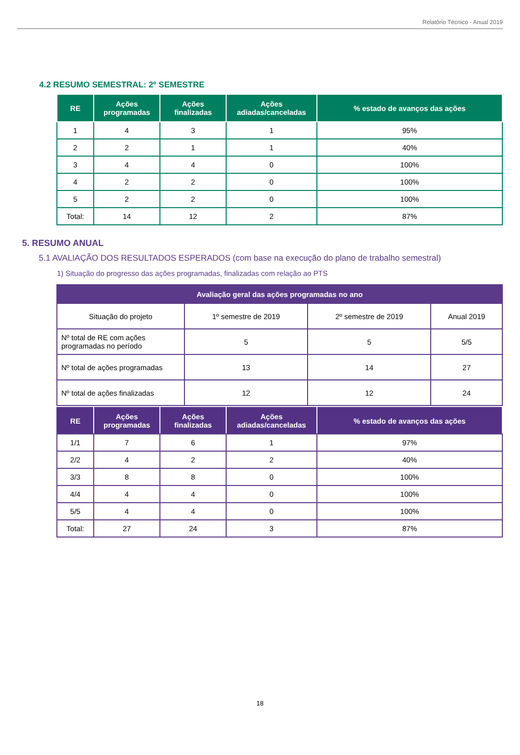Relatório Técnico - Anual 2019
4.2 RESUMO SEMESTRAL: 2º SEMESTRE
| RE | Ações programadas | Ações finalizadas | Ações adiadas/canceladas | % estado de avanços das ações |
| --- | --- | --- | --- | --- |
| 1 | 4 | 3 | 1 | 95% |
| 2 | 2 | 1 | 1 | 40% |
| 3 | 4 | 4 | 0 | 100% |
| 4 | 2 | 2 | 0 | 100% |
| 5 | 2 | 2 | 0 | 100% |
| Total: | 14 | 12 | 2 | 87% |
5. RESUMO ANUAL
5.1 AVALIAÇÃO DOS RESULTADOS ESPERADOS (com base na execução do plano de trabalho semestral)
1) Situação do progresso das ações programadas, finalizadas com relação ao PTS
| Avaliação geral das ações programadas no ano | | | |
| --- | --- | --- | --- |
| Situação do projeto | 1º semestre de 2019 | 2º semestre de 2019 | Anual 2019 |
| Nº total de RE com ações programadas no período | 5 | 5 | 5/5 |
| Nº total de ações programadas | 13 | 14 | 27 |
| Nº total de ações finalizadas | 12 | 12 | 24 |
| RE | Ações programadas | Ações finalizadas | Ações adiadas/canceladas | % estado de avanços das ações |
| --- | --- | --- | --- | --- |
| 1/1 | 7 | 6 | 1 | 97% |
| 2/2 | 4 | 2 | 2 | 40% |
| 3/3 | 8 | 8 | 0 | 100% |
| 4/4 | 4 | 4 | 0 | 100% |
| 5/5 | 4 | 4 | 0 | 100% |
| Total: | 27 | 24 | 3 | 87% |
18